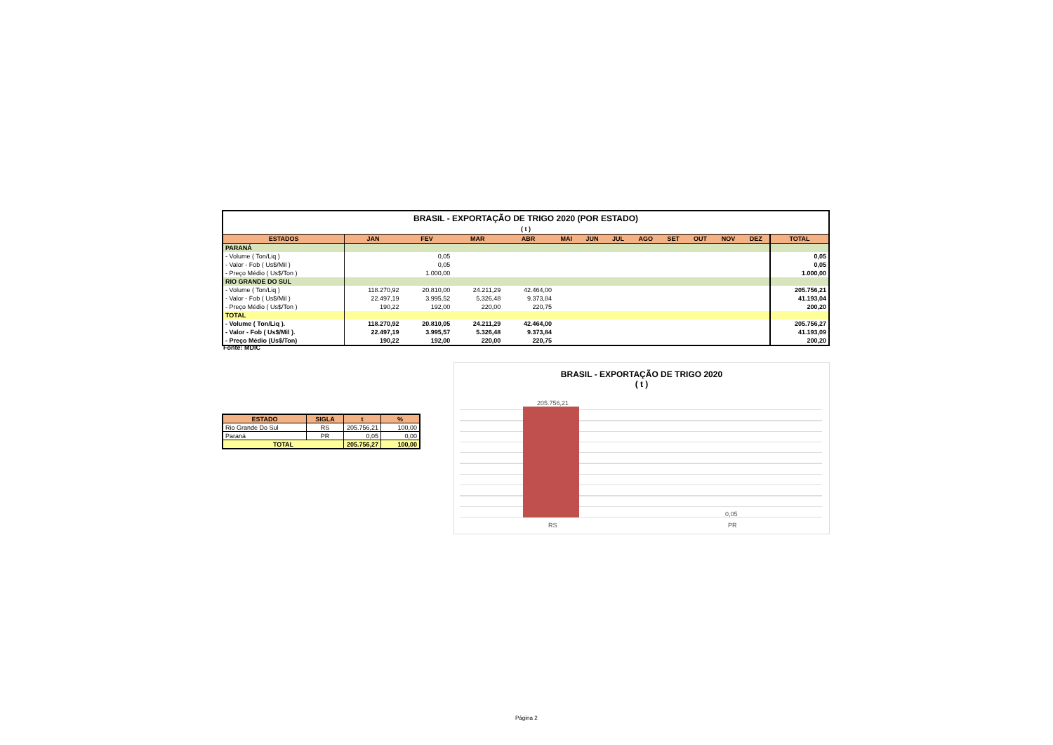| BRASIL - EXPORTAÇÃO DE TRIGO 2020 (POR ESTADO) ( t ) | | | | | | | | | | | | | |
| ESTADOS | JAN | FEV | MAR | ABR | MAI | JUN | JUL | AGO | SET | OUT | NOV | DEZ | TOTAL |
| PARANÁ | | | | | | | | | | | | | |
| - Volume ( Ton/Liq ) | | 0,05 | | | | | | | | | | | 0,05 |
| - Valor - Fob ( Us$/Mil ) | | 0,05 | | | | | | | | | | | 0,05 |
| - Preço Médio ( Us$/Ton ) | | 1.000,00 | | | | | | | | | | | 1.000,00 |
| RIO GRANDE DO SUL | | | | | | | | | | | | | |
| - Volume ( Ton/Liq ) | 118.270,92 | 20.810,00 | 24.211,29 | 42.464,00 | | | | | | | | | 205.756,21 |
| - Valor - Fob ( Us$/Mil ) | 22.497,19 | 3.995,52 | 5.326,48 | 9.373,84 | | | | | | | | | 41.193,04 |
| - Preço Médio ( Us$/Ton ) | 190,22 | 192,00 | 220,00 | 220,75 | | | | | | | | | 200,20 |
| TOTAL | | | | | | | | | | | | | |
| - Volume ( Ton/Liq ). | 118.270,92 | 20.810,05 | 24.211,29 | 42.464,00 | | | | | | | | | 205.756,27 |
| - Valor - Fob ( Us$/Mil ). | 22.497,19 | 3.995,57 | 5.326,48 | 9.373,84 | | | | | | | | | 41.193,09 |
| - Preço Médio (Us$/Ton) | 190,22 | 192,00 | 220,00 | 220,75 | | | | | | | | | 200,20 |
Fonte: MDIC
| ESTADO | SIGLA | t | % |
| --- | --- | --- | --- |
| Rio Grande Do Sul | RS | 205.756,21 | 100,00 |
| Paraná | PR | 0,05 | 0,00 |
| TOTAL | | 205.756,27 | 100,00 |
BRASIL - EXPORTAÇÃO DE TRIGO 2020
( t )
205.756,21
0,05
RS PR
Página 2